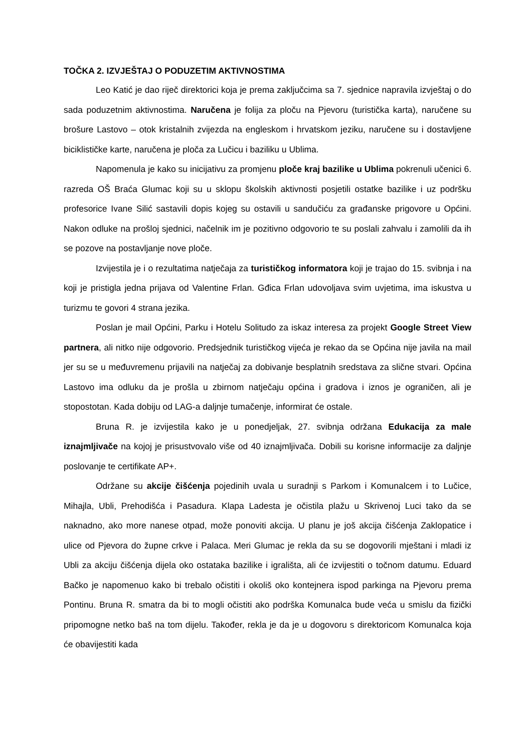TOČKA 2. IZVJEŠTAJ O PODUZETIM AKTIVNOSTIMA
Leo Katić je dao riječ direktorici koja je prema zaključcima sa 7. sjednice napravila izvještaj o do sada poduzetnim aktivnostima. Naručena je folija za ploču na Pjevoru (turistička karta), naručene su brošure Lastovo – otok kristalnih zvijezda na engleskom i hrvatskom jeziku, naručene su i dostavljene biciklističke karte, naručena je ploča za Lučicu i baziliku u Ublima.
Napomenula je kako su inicijativu za promjenu ploče kraj bazilike u Ublima pokrenuli učenici 6. razreda OŠ Braća Glumac koji su u sklopu školskih aktivnosti posjetili ostatke bazilike i uz podršku profesorice Ivane Silić sastavili dopis kojeg su ostavili u sandučiću za građanske prigovore u Općini. Nakon odluke na prošloj sjednici, načelnik im je pozitivno odgovorio te su poslali zahvalu i zamolili da ih se pozove na postavljanje nove ploče.
Izvijestila je i o rezultatima natječaja za turističkog informatora koji je trajao do 15. svibnja i na koji je pristigla jedna prijava od Valentine Frlan. Gđica Frlan udovoljava svim uvjetima, ima iskustva u turizmu te govori 4 strana jezika.
Poslan je mail Općini, Parku i Hotelu Solitudo za iskaz interesa za projekt Google Street View partnera, ali nitko nije odgovorio. Predsjednik turističkog vijeća je rekao da se Općina nije javila na mail jer su se u međuvremenu prijavili na natječaj za dobivanje besplatnih sredstava za slične stvari. Općina Lastovo ima odluku da je prošla u zbirnom natječaju općina i gradova i iznos je ograničen, ali je stopostotan. Kada dobiju od LAG-a daljnje tumačenje, informirat će ostale.
Bruna R. je izvijestila kako je u ponedjeljak, 27. svibnja održana Edukacija za male iznajmljivače na kojoj je prisustvovalo više od 40 iznajmljivača. Dobili su korisne informacije za daljnje poslovanje te certifikate AP+.
Održane su akcije čišćenja pojedinih uvala u suradnji s Parkom i Komunalcem i to Lučice, Mihajla, Ubli, Prehodišća i Pasadura. Klapa Ladesta je očistila plažu u Skrivenoj Luci tako da se naknadno, ako more nanese otpad, može ponoviti akcija. U planu je još akcija čišćenja Zaklopatice i ulice od Pjevora do župne crkve i Palaca. Meri Glumac je rekla da su se dogovorili mještani i mladi iz Ubli za akciju čišćenja dijela oko ostataka bazilike i igrališta, ali će izvijestiti o točnom datumu. Eduard Bačko je napomenuo kako bi trebalo očistiti i okoliš oko kontejnera ispod parkinga na Pjevoru prema Pontinu. Bruna R. smatra da bi to mogli očistiti ako podrška Komunalca bude veća u smislu da fizički pripomogne netko baš na tom dijelu. Također, rekla je da je u dogovoru s direktoricom Komunalca koja će obavijestiti kada